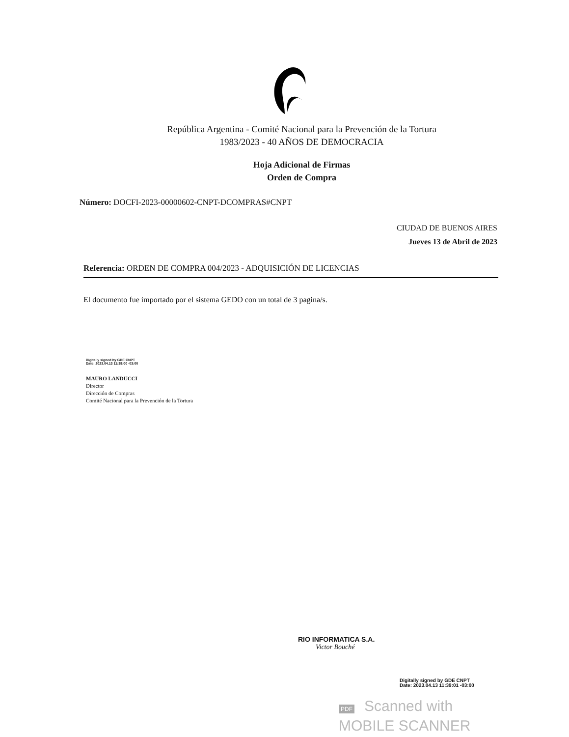República Argentina - Comité Nacional para la Prevención de la Tortura
1983/2023 - 40 AÑOS DE DEMOCRACIA
Hoja Adicional de Firmas
Orden de Compra
Número: DOCFI-2023-00000602-CNPT-DCOMPRAS#CNPT
CIUDAD DE BUENOS AIRES
Jueves 13 de Abril de 2023
Referencia: ORDEN DE COMPRA 004/2023 - ADQUISICIÓN DE LICENCIAS
El documento fue importado por el sistema GEDO con un total de 3 pagina/s.
Digitally signed by GDE CNPT
Date: 2023.04.13 11:39:00 -03:00
MAURO LANDUCCI
Director
Dirección de Compras
Comité Nacional para la Prevención de la Tortura
RIO INFORMATICA S.A.
Victor Bouché
Digitally signed by GDE CNPT
Date: 2023.04.13 11:39:01 -03:00
PDF Scanned with
MOBILE SCANNER